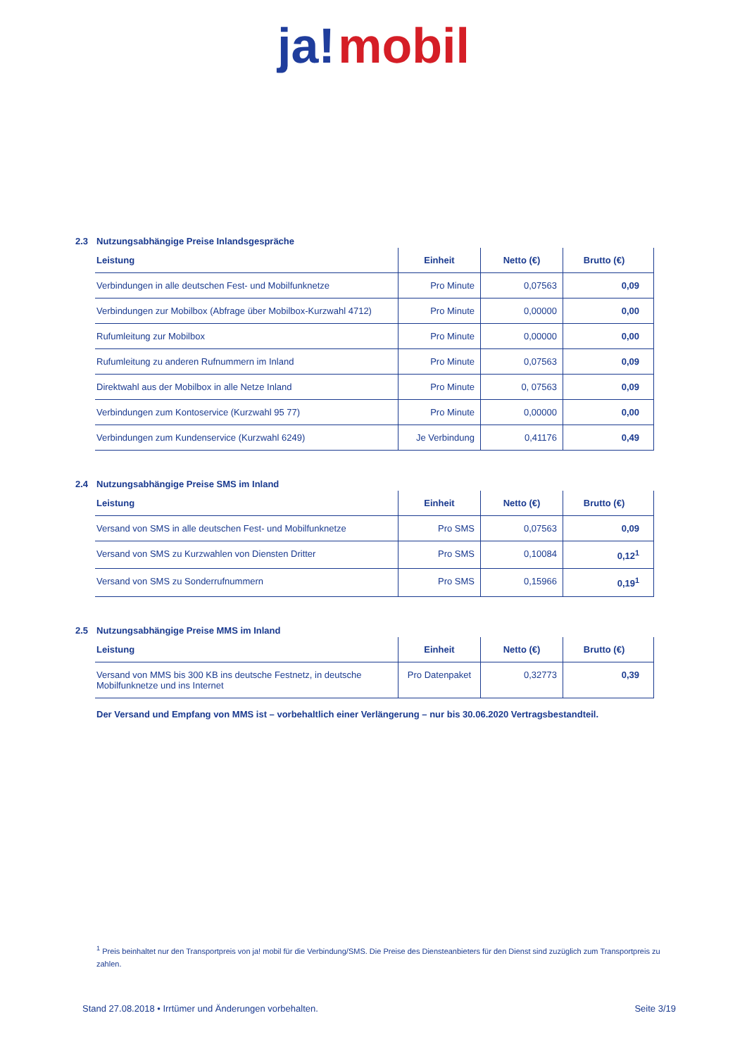ja! mobil
2.3 Nutzungsabhängige Preise Inlandsgespräche
| Leistung | Einheit | Netto (€) | Brutto (€) |
| --- | --- | --- | --- |
| Verbindungen in alle deutschen Fest- und Mobilfunknetze | Pro Minute | 0,07563 | 0,09 |
| Verbindungen zur Mobilbox (Abfrage über Mobilbox-Kurzwahl 4712) | Pro Minute | 0,00000 | 0,00 |
| Rufumleitung zur Mobilbox | Pro Minute | 0,00000 | 0,00 |
| Rufumleitung zu anderen Rufnummern im Inland | Pro Minute | 0,07563 | 0,09 |
| Direktwahl aus der Mobilbox in alle Netze Inland | Pro Minute | 0, 07563 | 0,09 |
| Verbindungen zum Kontoservice (Kurzwahl 95 77) | Pro Minute | 0,00000 | 0,00 |
| Verbindungen zum Kundenservice (Kurzwahl 6249) | Je Verbindung | 0,41176 | 0,49 |
2.4 Nutzungsabhängige Preise SMS im Inland
| Leistung | Einheit | Netto (€) | Brutto (€) |
| --- | --- | --- | --- |
| Versand von SMS in alle deutschen Fest- und Mobilfunknetze | Pro SMS | 0,07563 | 0,09 |
| Versand von SMS zu Kurzwahlen von Diensten Dritter | Pro SMS | 0,10084 | 0,12<sup>1</sup> |
| Versand von SMS zu Sonderrufnummern | Pro SMS | 0,15966 | 0,19<sup>1</sup> |
2.5 Nutzungsabhängige Preise MMS im Inland
| Leistung | Einheit | Netto (€) | Brutto (€) |
| --- | --- | --- | --- |
| Versand von MMS bis 300 KB ins deutsche Festnetz, in deutsche Mobilfunknetze und ins Internet | Pro Datenpaket | 0,32773 | 0,39 |
Der Versand und Empfang von MMS ist – vorbehaltlich einer Verlängerung – nur bis 30.06.2020 Vertragsbestandteil.
<sup>1</sup> Preis beinhaltet nur den Transportpreis von ja! mobil für die Verbindung/SMS. Die Preise des Diensteanbieters für den Dienst sind zuzüglich zum Transportpreis zu zahlen.
Stand 27.08.2018 • Irrtümer und Änderungen vorbehalten. Seite 3/19